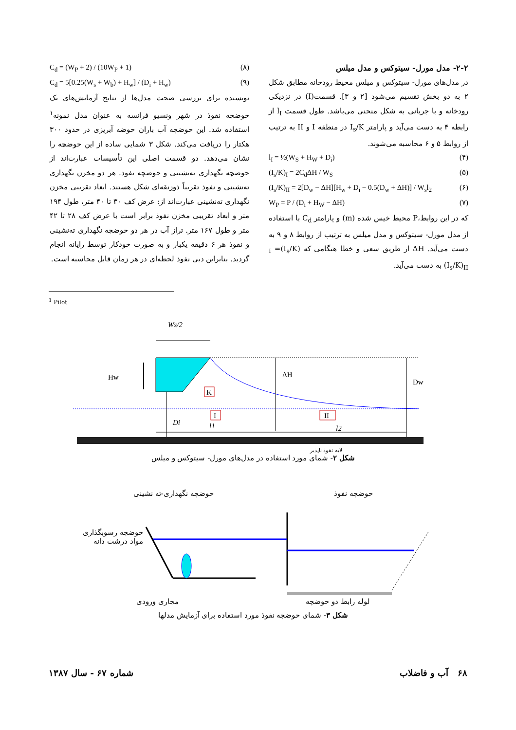۲-۲- مدل مورل- سیتوکس و مدل میلس
در مدل‌های مورل- سیتوکس و میلس محیط رودخانه مطابق شکل ۲ به دو بخش تقسیم می‌شود [۲ و ۳]. قسمت(I) در نزدیکی رودخانه و با جریانی به شکل منحنی می‌باشد. طول قسمت l<sub>I</sub> از رابطه ۴ به دست می‌آید و پارامتر I<sub>s</sub>/K در منطقه I و II به ترتیب از روابط ۵ و ۶ محاسبه می‌شوند.
l<sub>I</sub> = ½(W<sub>S</sub> + H<sub>W</sub> + D<sub>i</sub>) (۴)
(I<sub>s</sub>/K)<sub>I</sub> = 2C<sub>d</sub>ΔH / W<sub>S</sub> (۵)
(I<sub>s</sub>/K)<sub>II</sub> = 2[D<sub>w</sub> − ΔH][H<sub>w</sub> + D<sub>i</sub> − 0.5(D<sub>w</sub> + ΔH)] / W<sub>s</sub>l<sub>2</sub> (۶)
W<sub>P</sub> = P / (D<sub>i</sub> + H<sub>W</sub> − ΔH) (۷)
که در این روابط،P محیط خیس شده (m) و پارامتر C<sub>d</sub> با استفاده از مدل مورل- سیتوکس و مدل میلس به ترتیب از روابط ۸ و ۹ به دست می‌آید. ΔH از طریق سعی و خطا هنگامی که (I<sub>s</sub>/K)<sub>I</sub> = (I<sub>s</sub>/K)<sub>II</sub> به دست می‌آید.
C<sub>d</sub> = (W<sub>P</sub> + 2) / (10W<sub>P</sub> + 1) (۸)
C<sub>d</sub> = 5[0.25(W<sub>s</sub> + W<sub>b</sub>) + H<sub>w</sub>] / (D<sub>i</sub> + H<sub>w</sub>) (۹)
نویسنده برای بررسی صحت مدل‌ها از نتایج آزمایش‌های یک حوضچه نفوذ در شهر ونسیو فرانسه به عنوان مدل نمونه<sup>۱</sup> استفاده شد. این حوضچه آب باران حوضه آبریزی در حدود ۳۰۰ هکتار را دریافت می‌کند. شکل ۳ شمایی ساده از این حوضچه را نشان می‌دهد. دو قسمت اصلی این تأسیسات عبارت‌اند از حوضچه نگهداری ته‌نشینی و حوضچه نفوذ. هر دو مخزن نگهداری ته‌نشینی و نفوذ تقریباً ذوزنقه‌ای شکل هستند. ابعاد تقریبی مخزن نگهداری ته‌نشینی عبارت‌اند از: عرض کف ۳۰ تا ۴۰ متر، طول ۱۹۴ متر و ابعاد تقریبی مخزن نفوذ برابر است با عرض کف ۲۸ تا ۴۲ متر و طول ۱۶۷ متر. تراز آب در هر دو حوضچه نگهداری ته‌نشینی و نفوذ هر ۶ دقیقه یکبار و به صورت خودکار توسط رایانه انجام گردید. بنابراین دبی نفوذ لحظه‌ای در هر زمان قابل محاسبه است.
<sup>1</sup> Pilot
Ws/2
Hw
ΔH
Dw
K
I
II
Di
l1
l2
لایه نفوذ ناپذیر
شکل ۲- شمای مورد استفاده در مدل‌های مورل- سیتوکس و میلس
حوضچه نفوذ حوضچه نگهداری-ته نشینی
لوله رابط دو حوضچه مجاری ورودی
شکل ۳- شمای حوضچه نفوذ مورد استفاده برای آزمایش مدلها
حوضچه رسوبگذاری
مواد درشت دانه
۶۸ آب و فاضلاب شماره ۶۷ - سال ۱۳۸۷